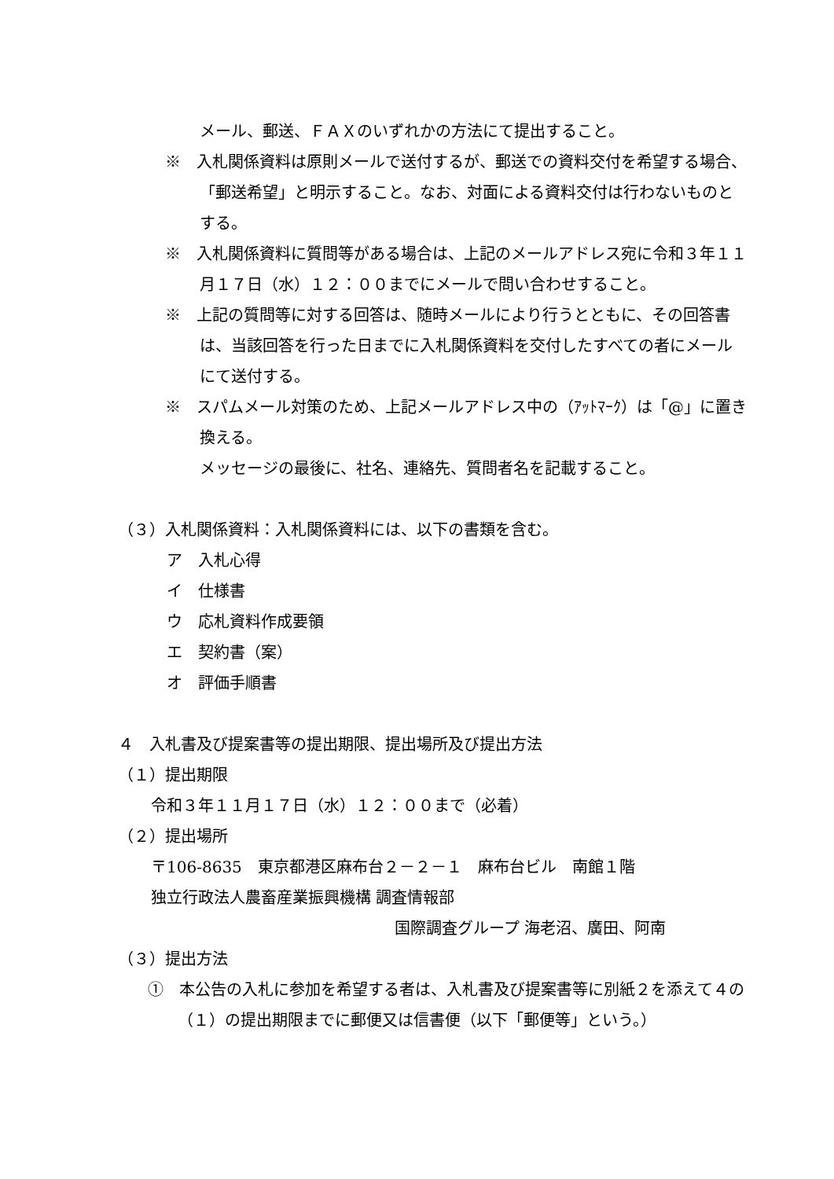メール、郵送、ＦＡＸのいずれかの方法にて提出すること。
※　入札関係資料は原則メールで送付するが、郵送での資料交付を希望する場合、「郵送希望」と明示すること。なお、対面による資料交付は行わないものとする。
※　入札関係資料に質問等がある場合は、上記のメールアドレス宛に令和３年１１月１７日（水）１２：００までにメールで問い合わせすること。
※　上記の質問等に対する回答は、随時メールにより行うとともに、その回答書は、当該回答を行った日までに入札関係資料を交付したすべての者にメールにて送付する。
※　スパムメール対策のため、上記メールアドレス中の（ｱｯﾄﾏｰｸ）は「@」に置き換える。
メッセージの最後に、社名、連絡先、質問者名を記載すること。
（３）入札関係資料：入札関係資料には、以下の書類を含む。
ア　入札心得
イ　仕様書
ウ　応札資料作成要領
エ　契約書（案）
オ　評価手順書
４　入札書及び提案書等の提出期限、提出場所及び提出方法
（１）提出期限
令和３年１１月１７日（水）１２：００まで（必着）
（２）提出場所
〒106-8635　東京都港区麻布台２－２－１　麻布台ビル　南館１階
独立行政法人農畜産業振興機構 調査情報部
国際調査グループ 海老沼、廣田、阿南
（３）提出方法
①　本公告の入札に参加を希望する者は、入札書及び提案書等に別紙２を添えて４の（１）の提出期限までに郵便又は信書便（以下「郵便等」という。）